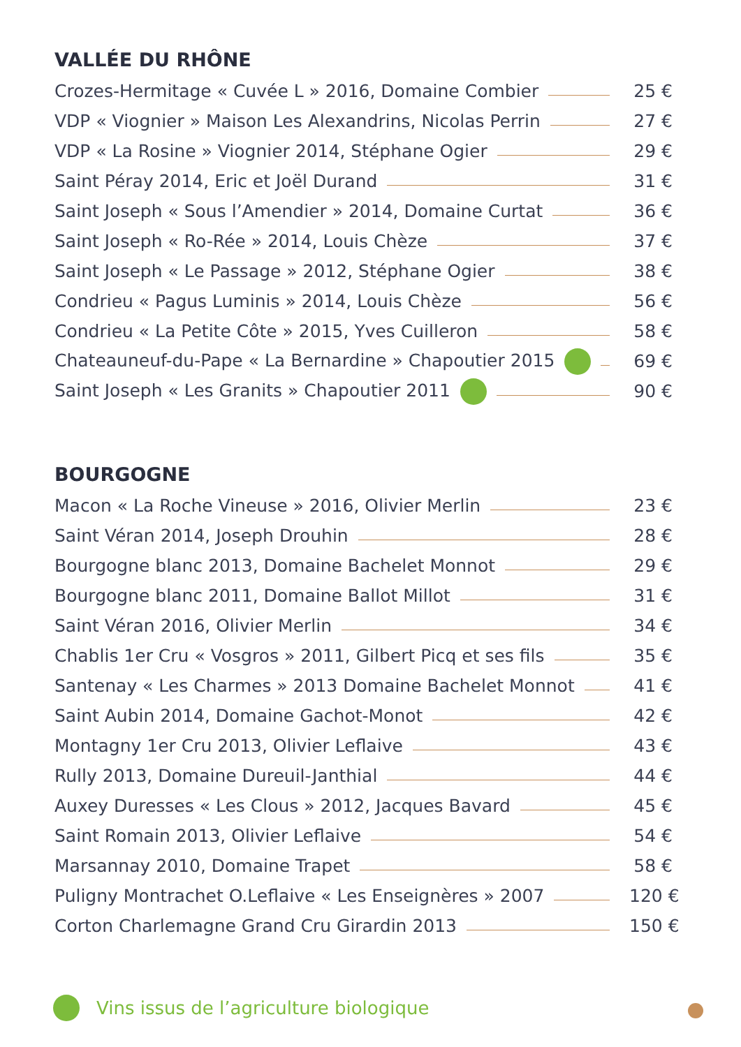VALLÉE DU RHÔNE
Crozes-Hermitage « Cuvée L » 2016, Domaine Combier 25 €
VDP « Viognier » Maison Les Alexandrins, Nicolas Perrin 27 €
VDP « La Rosine » Viognier 2014, Stéphane Ogier 29 €
Saint Péray 2014, Eric et Joël Durand 31 €
Saint Joseph « Sous l’Amendier » 2014, Domaine Curtat 36 €
Saint Joseph « Ro-Rée » 2014, Louis Chèze 37 €
Saint Joseph « Le Passage » 2012, Stéphane Ogier 38 €
Condrieu « Pagus Luminis » 2014, Louis Chèze 56 €
Condrieu « La Petite Côte » 2015, Yves Cuilleron 58 €
Chateauneuf-du-Pape « La Bernardine » Chapoutier 2015 69 €
Saint Joseph « Les Granits » Chapoutier 2011 90 €
BOURGOGNE
Macon « La Roche Vineuse » 2016, Olivier Merlin 23 €
Saint Véran 2014, Joseph Drouhin 28 €
Bourgogne blanc 2013, Domaine Bachelet Monnot 29 €
Bourgogne blanc 2011, Domaine Ballot Millot 31 €
Saint Véran 2016, Olivier Merlin 34 €
Chablis 1er Cru « Vosgros » 2011, Gilbert Picq et ses fils 35 €
Santenay « Les Charmes » 2013 Domaine Bachelet Monnot 41 €
Saint Aubin 2014, Domaine Gachot-Monot 42 €
Montagny 1er Cru 2013, Olivier Leflaive 43 €
Rully 2013, Domaine Dureuil-Janthial 44 €
Auxey Duresses « Les Clous » 2012, Jacques Bavard 45 €
Saint Romain 2013, Olivier Leflaive 54 €
Marsannay 2010, Domaine Trapet 58 €
Puligny Montrachet O.Leflaive « Les Enseignères » 2007 120 €
Corton Charlemagne Grand Cru Girardin 2013 150 €
Vins issus de l’agriculture biologique